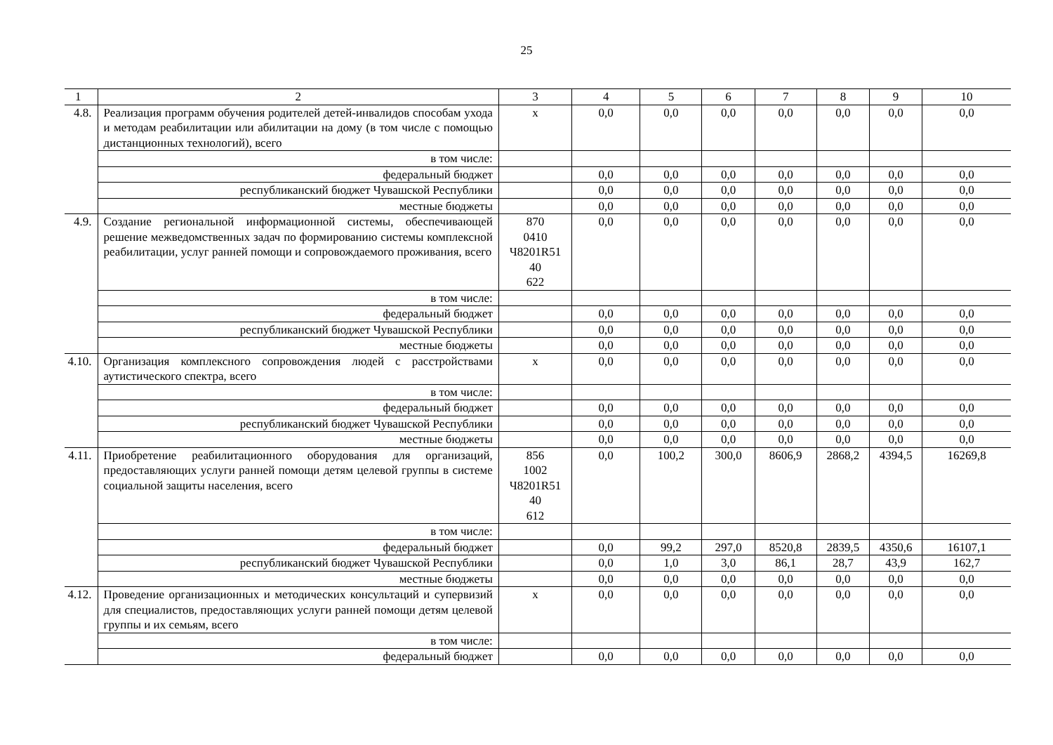25
| 1 | 2 | 3 | 4 | 5 | 6 | 7 | 8 | 9 | 10 |
| 4.8. | Реализация программ обучения родителей детей-инвалидов способам ухода и методам реабилитации или абилитации на дому (в том числе с помощью дистанционных технологий), всего | х | 0,0 | 0,0 | 0,0 | 0,0 | 0,0 | 0,0 | 0,0 |
| | в том числе: | | | | | | | | |
| | федеральный бюджет | | 0,0 | 0,0 | 0,0 | 0,0 | 0,0 | 0,0 | 0,0 |
| | республиканский бюджет Чувашской Республики | | 0,0 | 0,0 | 0,0 | 0,0 | 0,0 | 0,0 | 0,0 |
| | местные бюджеты | | 0,0 | 0,0 | 0,0 | 0,0 | 0,0 | 0,0 | 0,0 |
| 4.9. | Создание региональной информационной системы, обеспечивающей решение межведомственных задач по формированию системы комплексной реабилитации, услуг ранней помощи и сопровождаемого проживания, всего | 870 0410 Ч8201R51 40 622 | 0,0 | 0,0 | 0,0 | 0,0 | 0,0 | 0,0 | 0,0 |
| | в том числе: | | | | | | | | |
| | федеральный бюджет | | 0,0 | 0,0 | 0,0 | 0,0 | 0,0 | 0,0 | 0,0 |
| | республиканский бюджет Чувашской Республики | | 0,0 | 0,0 | 0,0 | 0,0 | 0,0 | 0,0 | 0,0 |
| | местные бюджеты | | 0,0 | 0,0 | 0,0 | 0,0 | 0,0 | 0,0 | 0,0 |
| 4.10. | Организация комплексного сопровождения людей с расстройствами аутистического спектра, всего | х | 0,0 | 0,0 | 0,0 | 0,0 | 0,0 | 0,0 | 0,0 |
| | в том числе: | | | | | | | | |
| | федеральный бюджет | | 0,0 | 0,0 | 0,0 | 0,0 | 0,0 | 0,0 | 0,0 |
| | республиканский бюджет Чувашской Республики | | 0,0 | 0,0 | 0,0 | 0,0 | 0,0 | 0,0 | 0,0 |
| | местные бюджеты | | 0,0 | 0,0 | 0,0 | 0,0 | 0,0 | 0,0 | 0,0 |
| 4.11. | Приобретение реабилитационного оборудования для организаций, предоставляющих услуги ранней помощи детям целевой группы в системе социальной защиты населения, всего | 856 1002 Ч8201R51 40 612 | 0,0 | 100,2 | 300,0 | 8606,9 | 2868,2 | 4394,5 | 16269,8 |
| | в том числе: | | | | | | | | |
| | федеральный бюджет | | 0,0 | 99,2 | 297,0 | 8520,8 | 2839,5 | 4350,6 | 16107,1 |
| | республиканский бюджет Чувашской Республики | | 0,0 | 1,0 | 3,0 | 86,1 | 28,7 | 43,9 | 162,7 |
| | местные бюджеты | | 0,0 | 0,0 | 0,0 | 0,0 | 0,0 | 0,0 | 0,0 |
| 4.12. | Проведение организационных и методических консультаций и супервизий для специалистов, предоставляющих услуги ранней помощи детям целевой группы и их семьям, всего | х | 0,0 | 0,0 | 0,0 | 0,0 | 0,0 | 0,0 | 0,0 |
| | в том числе: | | | | | | | | |
| | федеральный бюджет | | 0,0 | 0,0 | 0,0 | 0,0 | 0,0 | 0,0 | 0,0 |